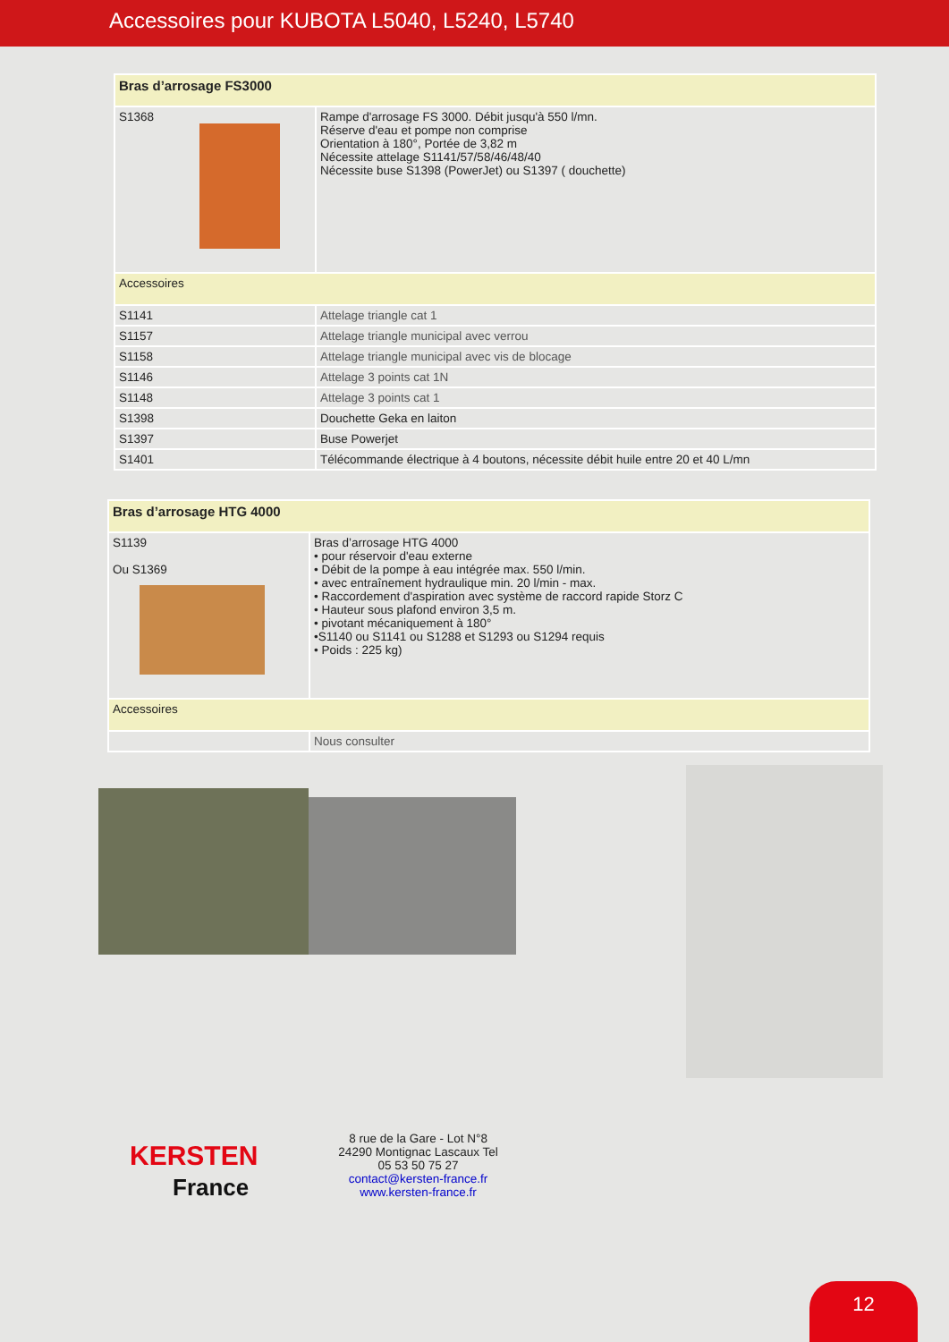Accessoires pour KUBOTA L5040, L5240, L5740
| Bras d’arrosage FS3000 | |
| S1368 | Rampe d'arrosage FS 3000. Débit jusqu'à 550 l/mn. Réserve d'eau et pompe non comprise Orientation à 180°, Portée de 3,82 m Nécessite attelage S1141/57/58/46/48/40 Nécessite buse S1398 (PowerJet) ou S1397 ( douchette) |
| Accessoires | |
| S1141 | Attelage triangle cat 1 |
| S1157 | Attelage triangle municipal avec verrou |
| S1158 | Attelage triangle municipal avec vis de blocage |
| S1146 | Attelage 3 points cat 1N |
| S1148 | Attelage 3 points cat 1 |
| S1398 | Douchette Geka en laiton |
| S1397 | Buse Powerjet |
| S1401 | Télécommande électrique à 4 boutons, nécessite débit huile entre 20 et 40 L/mn |
| Bras d’arrosage HTG 4000 | |
| S1139 Ou S1369 | Bras d’arrosage HTG 4000 • pour réservoir d'eau externe • Débit de la pompe à eau intégrée max. 550 l/min. • avec entraînement hydraulique min. 20 l/min - max. • Raccordement d'aspiration avec système de raccord rapide Storz C • Hauteur sous plafond environ 3,5 m. • pivotant mécaniquement à 180° •S1140 ou S1141 ou S1288 et S1293 ou S1294 requis • Poids : 225 kg) |
| Accessoires | |
| | Nous consulter |
KERSTEN
France
8 rue de la Gare - Lot N°8
24290 Montignac Lascaux Tel
05 53 50 75 27
contact@kersten-france.fr
www.kersten-france.fr
12